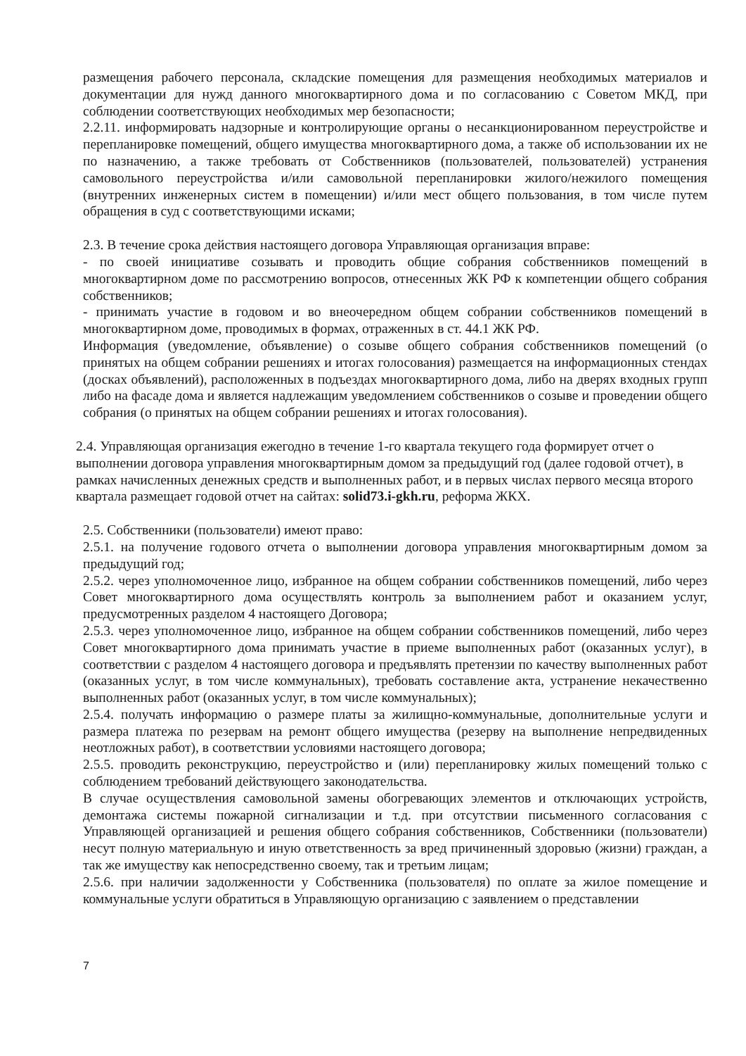размещения рабочего персонала, складские помещения для размещения необходимых материалов и документации для нужд данного многоквартирного дома и по согласованию с Советом МКД, при соблюдении соответствующих необходимых мер безопасности;
2.2.11. информировать надзорные и контролирующие органы о несанкционированном переустройстве и перепланировке помещений, общего имущества многоквартирного дома, а также об использовании их не по назначению, а также требовать от Собственников (пользователей, пользователей) устранения самовольного переустройства и/или самовольной перепланировки жилого/нежилого помещения (внутренних инженерных систем в помещении) и/или мест общего пользования, в том числе путем обращения в суд с соответствующими исками;
2.3. В течение срока действия настоящего договора Управляющая организация вправе:
- по своей инициативе созывать и проводить общие собрания собственников помещений в многоквартирном доме по рассмотрению вопросов, отнесенных ЖК РФ к компетенции общего собрания собственников;
- принимать участие в годовом и во внеочередном общем собрании собственников помещений в многоквартирном доме, проводимых в формах, отраженных в ст. 44.1 ЖК РФ.
Информация (уведомление, объявление) о созыве общего собрания собственников помещений (о принятых на общем собрании решениях и итогах голосования) размещается на информационных стендах (досках объявлений), расположенных в подъездах многоквартирного дома, либо на дверях входных групп либо на фасаде дома и является надлежащим уведомлением собственников о созыве и проведении общего собрания (о принятых на общем собрании решениях и итогах голосования).
2.4. Управляющая организация ежегодно в течение 1-го квартала текущего года формирует отчет о выполнении договора управления многоквартирным домом за предыдущий год (далее годовой отчет), в рамках начисленных денежных средств и выполненных работ, и в первых числах первого месяца второго квартала размещает годовой отчет на сайтах: solid73.i-gkh.ru, реформа ЖКХ.
2.5. Собственники (пользователи) имеют право:
2.5.1. на получение годового отчета о выполнении договора управления многоквартирным домом за предыдущий год;
2.5.2. через уполномоченное лицо, избранное на общем собрании собственников помещений, либо через Совет многоквартирного дома осуществлять контроль за выполнением работ и оказанием услуг, предусмотренных разделом 4 настоящего Договора;
2.5.3. через уполномоченное лицо, избранное на общем собрании собственников помещений, либо через Совет многоквартирного дома принимать участие в приеме выполненных работ (оказанных услуг), в соответствии с разделом 4 настоящего договора и предъявлять претензии по качеству выполненных работ (оказанных услуг, в том числе коммунальных), требовать составление акта, устранение некачественно выполненных работ (оказанных услуг, в том числе коммунальных);
2.5.4. получать информацию о размере платы за жилищно-коммунальные, дополнительные услуги и размера платежа по резервам на ремонт общего имущества (резерву на выполнение непредвиденных неотложных работ), в соответствии условиями настоящего договора;
2.5.5. проводить реконструкцию, переустройство и (или) перепланировку жилых помещений только с соблюдением требований действующего законодательства.
В случае осуществления самовольной замены обогревающих элементов и отключающих устройств, демонтажа системы пожарной сигнализации и т.д. при отсутствии письменного согласования с Управляющей организацией и решения общего собрания собственников, Собственники (пользователи) несут полную материальную и иную ответственность за вред причиненный здоровью (жизни) граждан, а так же имуществу как непосредственно своему, так и третьим лицам;
2.5.6. при наличии задолженности у Собственника (пользователя) по оплате за жилое помещение и коммунальные услуги обратиться в Управляющую организацию с заявлением о представлении
7